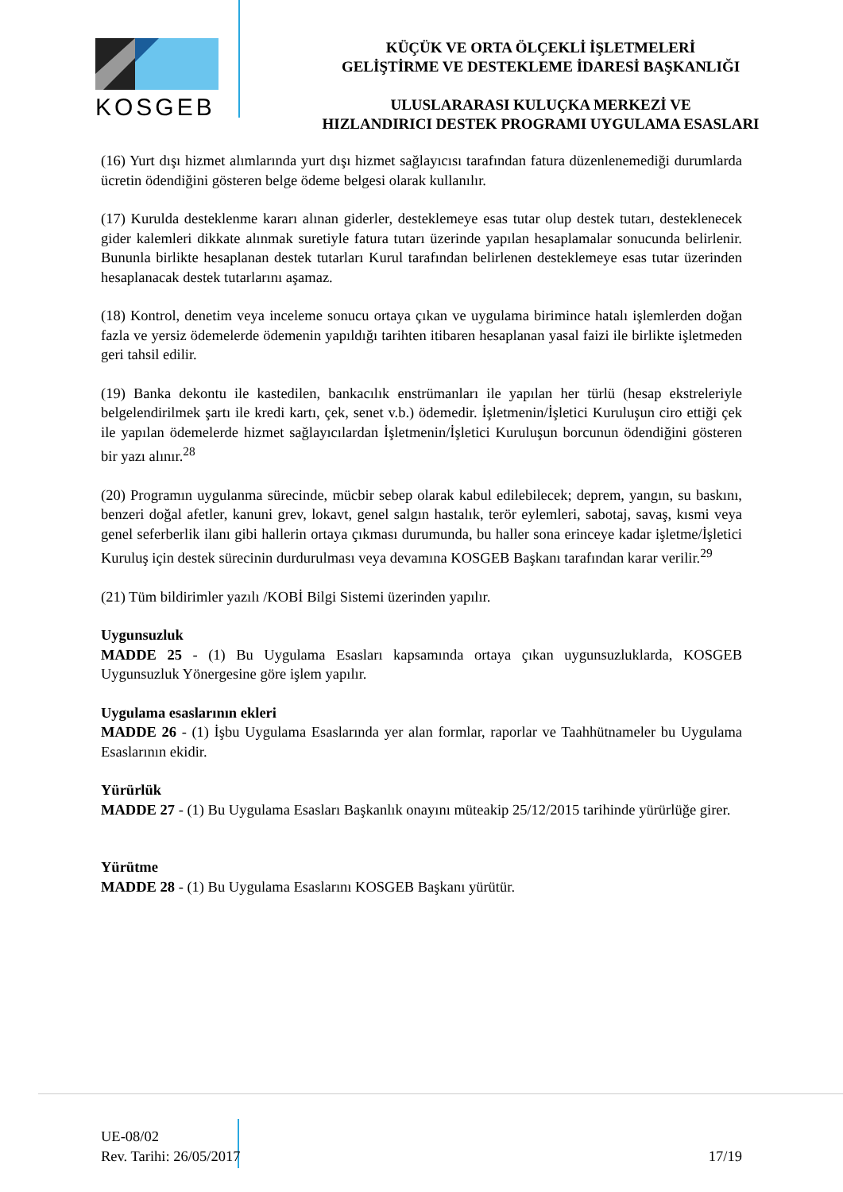KOSGEB
KÜÇÜK VE ORTA ÖLÇEKLİ İŞLETMELERİ
GELİŞTİRME VE DESTEKLEME İDARESİ BAŞKANLIĞI
ULUSLARARASI KULUÇKA MERKEZİ VE
HIZLANDIRICI DESTEK PROGRAMI UYGULAMA ESASLARI
(16) Yurt dışı hizmet alımlarında yurt dışı hizmet sağlayıcısı tarafından fatura düzenlenemediği durumlarda ücretin ödendiğini gösteren belge ödeme belgesi olarak kullanılır.
(17) Kurulda desteklenme kararı alınan giderler, desteklemeye esas tutar olup destek tutarı, desteklenecek gider kalemleri dikkate alınmak suretiyle fatura tutarı üzerinde yapılan hesaplamalar sonucunda belirlenir. Bununla birlikte hesaplanan destek tutarları Kurul tarafından belirlenen desteklemeye esas tutar üzerinden hesaplanacak destek tutarlarını aşamaz.
(18) Kontrol, denetim veya inceleme sonucu ortaya çıkan ve uygulama birimince hatalı işlemlerden doğan fazla ve yersiz ödemelerde ödemenin yapıldığı tarihten itibaren hesaplanan yasal faizi ile birlikte işletmeden geri tahsil edilir.
(19) Banka dekontu ile kastedilen, bankacılık enstrümanları ile yapılan her türlü (hesap ekstreleriyle belgelendirilmek şartı ile kredi kartı, çek, senet v.b.) ödemedir. İşletmenin/İşletici Kuruluşun ciro ettiği çek ile yapılan ödemelerde hizmet sağlayıcılardan İşletmenin/İşletici Kuruluşun borcunun ödendiğini gösteren bir yazı alınır.<sup>28</sup>
(20) Programın uygulanma sürecinde, mücbir sebep olarak kabul edilebilecek; deprem, yangın, su baskını, benzeri doğal afetler, kanuni grev, lokavt, genel salgın hastalık, terör eylemleri, sabotaj, savaş, kısmi veya genel seferberlik ilanı gibi hallerin ortaya çıkması durumunda, bu haller sona erinceye kadar işletme/İşletici Kuruluş için destek sürecinin durdurulması veya devamına KOSGEB Başkanı tarafından karar verilir.<sup>29</sup>
(21) Tüm bildirimler yazılı /KOBİ Bilgi Sistemi üzerinden yapılır.
Uygunsuzluk
MADDE 25 - (1) Bu Uygulama Esasları kapsamında ortaya çıkan uygunsuzluklarda, KOSGEB Uygunsuzluk Yönergesine göre işlem yapılır.
Uygulama esaslarının ekleri
MADDE 26 - (1) İşbu Uygulama Esaslarında yer alan formlar, raporlar ve Taahhütnameler bu Uygulama Esaslarının ekidir.
Yürürlük
MADDE 27 - (1) Bu Uygulama Esasları Başkanlık onayını müteakip 25/12/2015 tarihinde yürürlüğe girer.
Yürütme
MADDE 28 - (1) Bu Uygulama Esaslarını KOSGEB Başkanı yürütür.
UE-08/02
Rev. Tarihi: 26/05/2017
17/19